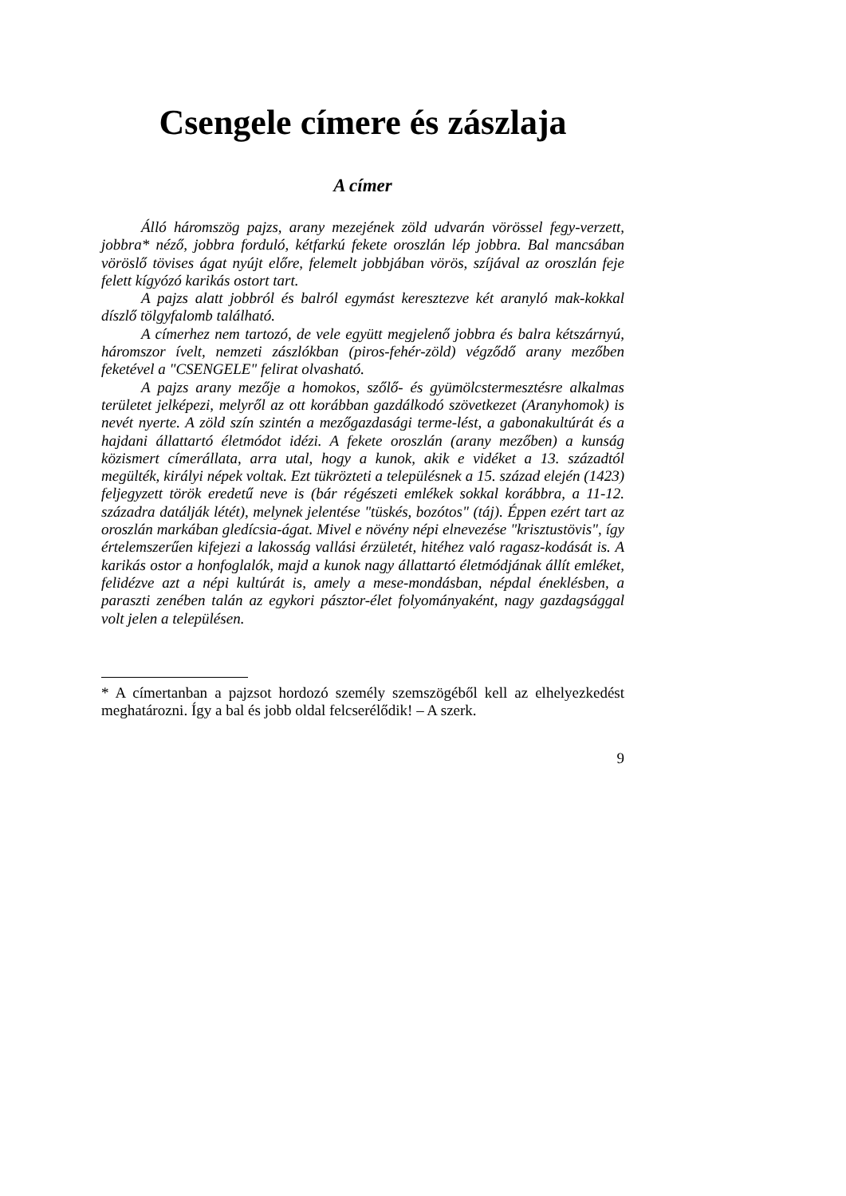Csengele címere és zászlaja
A címer
Álló háromszög pajzs, arany mezejének zöld udvarán vörössel fegy-verzett, jobbra* néző, jobbra forduló, kétfarkú fekete oroszlán lép jobbra. Bal mancsában vöröslő tövises ágat nyújt előre, felemelt jobbjában vörös, szíjával az oroszlán feje felett kígyózó karikás ostort tart.
A pajzs alatt jobbról és balról egymást keresztezve két aranyló mak-kokkal díszlő tölgyfalomb található.
A címerhez nem tartozó, de vele együtt megjelenő jobbra és balra kétszárnyú, háromszor ívelt, nemzeti zászlókban (piros-fehér-zöld) végződő arany mezőben feketével a "CSENGELE" felirat olvasható.
A pajzs arany mezője a homokos, szőlő- és gyümölcstermesztésre alkalmas területet jelképezi, melyről az ott korábban gazdálkodó szövetkezet (Aranyhomok) is nevét nyerte. A zöld szín szintén a mezőgazdasági terme-lést, a gabonakultúrát és a hajdani állattartó életmódot idézi. A fekete oroszlán (arany mezőben) a kunság közismert címerállata, arra utal, hogy a kunok, akik e vidéket a 13. századtól megülték, királyi népek voltak. Ezt tükrözteti a településnek a 15. század elején (1423) feljegyzett török eredetű neve is (bár régészeti emlékek sokkal korábbra, a 11-12. századra datálják létét), melynek jelentése "tüskés, bozótos" (táj). Éppen ezért tart az oroszlán markában gledícsia-ágat. Mivel e növény népi elnevezése "krisztustövis", így értelemszerűen kifejezi a lakosság vallási érzületét, hitéhez való ragasz-kodását is. A karikás ostor a honfoglalók, majd a kunok nagy állattartó életmódjának állít emléket, felidézve azt a népi kultúrát is, amely a mese-mondásban, népdal éneklésben, a paraszti zenében talán az egykori pásztor-élet folyományaként, nagy gazdagsággal volt jelen a településen.
* A címertanban a pajzsot hordozó személy szemszögéből kell az elhelyezkedést meghatározni. Így a bal és jobb oldal felcserélődik! – A szerk.
9